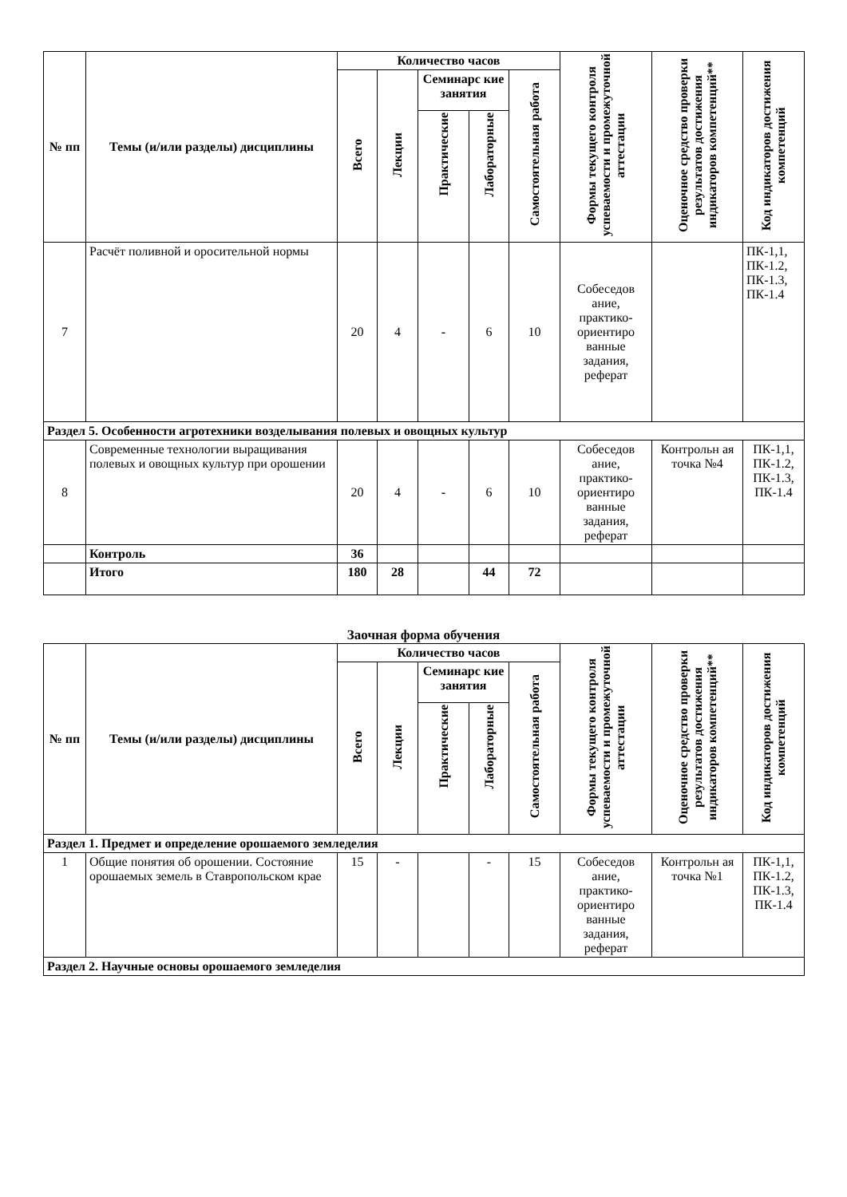| № пп | Темы (и/или разделы) дисциплины | Количество часов | | | | | Формы текущего контроля успеваемости и промежуточной аттестации | Оценочное средство проверки результатов достижения индикаторов компетенций** | Код индикаторов достижения компетенций |
| --- | --- | --- | --- | --- | --- | --- | --- | --- | --- |
| | | Всего | Лекции | Семинарс кие занятия | | Самостоятельная работа | | | |
| | | | | Практические | Лабораторные | | | | |
| 7 | Расчёт поливной и оросительной нормы | 20 | 4 | - | 6 | 10 | Собеседов ание, практико-ориентиро ванные задания, реферат | | ПК-1,1, ПК-1.2, ПК-1.3, ПК-1.4 |
| Раздел 5. Особенности агротехники возделывания полевых и овощных культур | | | | | | | | | |
| 8 | Современные технологии выращивания полевых и овощных культур при орошении | 20 | 4 | - | 6 | 10 | Собеседов ание, практико-ориентиро ванные задания, реферат | Контрольн ая точка №4 | ПК-1,1, ПК-1.2, ПК-1.3, ПК-1.4 |
| | Контроль | 36 | | | | | | | |
| | Итого | 180 | 28 | | 44 | 72 | | | |
Заочная форма обучения
| № пп | Темы (и/или разделы) дисциплины | Количество часов | | | | | Формы текущего контроля успеваемости и промежуточной аттестации | Оценочное средство проверки результатов достижения индикаторов компетенций** | Код индикаторов достижения компетенций |
| --- | --- | --- | --- | --- | --- | --- | --- | --- | --- |
| | | Всего | Лекции | Семинарс кие занятия | | Самостоятельная работа | | | |
| | | | | Практические | Лабораторные | | | | |
| Раздел 1. Предмет и определение орошаемого земледелия | | | | | | | | | |
| 1 | Общие понятия об орошении. Состояние орошаемых земель в Ставропольском крае | 15 | - | | - | 15 | Собеседов ание, практико-ориентиро ванные задания, реферат | Контрольн ая точка №1 | ПК-1,1, ПК-1.2, ПК-1.3, ПК-1.4 |
| Раздел 2. Научные основы орошаемого земледелия | | | | | | | | | |